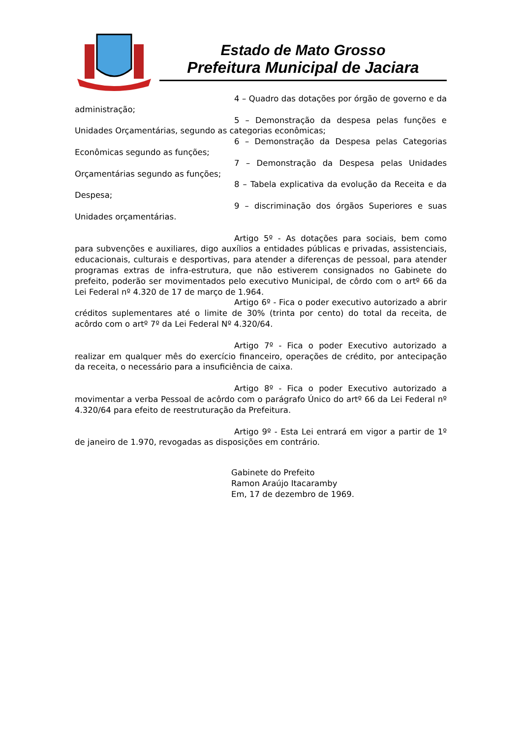Estado de Mato Grosso
Prefeitura Municipal de Jaciara
4 – Quadro das dotações por órgão de governo e da administração;
5 – Demonstração da despesa pelas funções e Unidades Orçamentárias, segundo as categorias econômicas;
6 – Demonstração da Despesa pelas Categorias Econômicas segundo as funções;
7 – Demonstração da Despesa pelas Unidades Orçamentárias segundo as funções;
8 – Tabela explicativa da evolução da Receita e da Despesa;
9 – discriminação dos órgãos Superiores e suas Unidades orçamentárias.
Artigo 5º - As dotações para sociais, bem como para subvenções e auxiliares, digo auxílios a entidades públicas e privadas, assistenciais, educacionais, culturais e desportivas, para atender a diferenças de pessoal, para atender programas extras de infra-estrutura, que não estiverem consignados no Gabinete do prefeito, poderão ser movimentados pelo executivo Municipal, de côrdo com o artº 66 da Lei Federal nº 4.320 de 17 de março de 1.964.
Artigo 6º - Fica o poder executivo autorizado a abrir créditos suplementares até o limite de 30% (trinta por cento) do total da receita, de acôrdo com o artº 7º da Lei Federal Nº 4.320/64.
Artigo 7º - Fica o poder Executivo autorizado a realizar em qualquer mês do exercício financeiro, operações de crédito, por antecipação da receita, o necessário para a insuficiência de caixa.
Artigo 8º - Fica o poder Executivo autorizado a movimentar a verba Pessoal de acôrdo com o parágrafo Único do artº 66 da Lei Federal nº 4.320/64 para efeito de reestruturação da Prefeitura.
Artigo 9º - Esta Lei entrará em vigor a partir de 1º de janeiro de 1.970, revogadas as disposições em contrário.
Gabinete do Prefeito
Ramon Araújo Itacaramby
Em, 17 de dezembro de 1969.